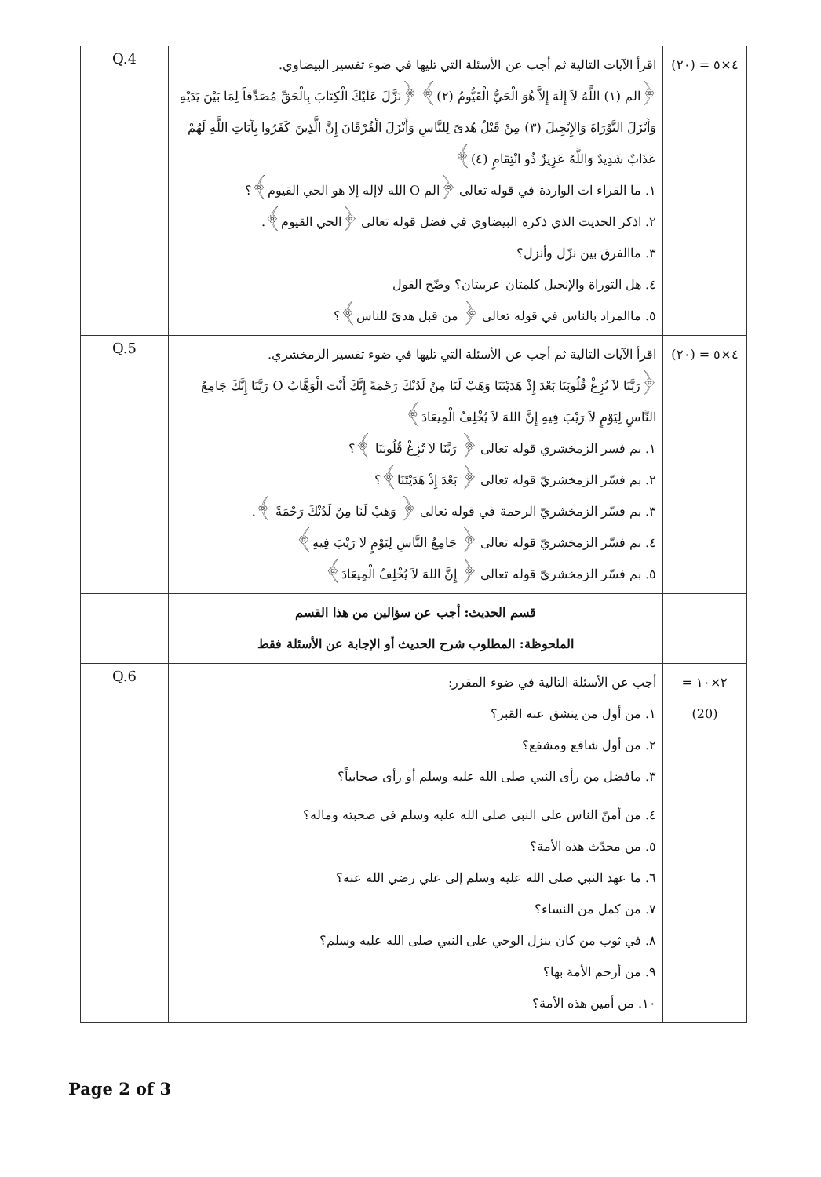| Q.4 | اقرأ الآيات التالية ثم أجب عن الأسئلة التي تليها في ضوء تفسير البيضاوي. ﴿الم (١) اللَّهُ لاَ إِلَهَ إِلاَّ هُوَ الْحَيُّ الْقَيُّومُ (٢)﴾ ﴿نَزَّلَ عَلَيْكَ الْكِتَابَ بِالْحَقِّ مُصَدِّقاً لِمَا بَيْنَ يَدَيْهِ وَأَنْزَلَ التَّوْرَاةَ وَالإِنْجِيلَ (٣) مِنْ قَبْلُ هُدىً لِلنَّاسِ وَأَنْزَلَ الْفُرْقَانَ إِنَّ الَّذِينَ كَفَرُوا بِآيَاتِ اللَّهِ لَهُمْ عَذَابٌ شَدِيدٌ وَاللَّهُ عَزِيزٌ ذُو انْتِقَامٍ (٤)﴾ ١. ما القراء ات الواردة في قوله تعالى ﴿الم O الله لاإله إلا هو الحي القيوم﴾؟ ٢. اذكر الحديث الذي ذكره البيضاوي في فضل قوله تعالى ﴿الحي القيوم﴾. ٣. ماالفرق بين نزّل وأنزل؟ ٤. هل التوراة والإنجيل كلمتان عربيتان؟ وضّح القول ٥. ماالمراد بالناس في قوله تعالى ﴿ من قبل هدىً للناس﴾؟ | ٤×٥ = (٢٠) |
| Q.5 | اقرأ الآيات التالية ثم أجب عن الأسئلة التي تليها في ضوء تفسير الزمخشري. ﴿رَبَّنَا لاَ تُزِغْ قُلُوبَنَا بَعْدَ إِذْ هَدَيْتَنَا وَهَبْ لَنَا مِنْ لَدُنْكَ رَحْمَةً إِنَّكَ أَنْتَ الْوَهَّابُ O رَبَّنَا إِنَّكَ جَامِعُ النَّاسِ لِيَوْمٍ لاَ رَيْبَ فِيهِ إِنَّ اللهَ لاَ يُخْلِفُ الْمِيعَادَ﴾ ١. بم فسر الزمخشري قوله تعالى ﴿ رَبَّنَا لاَ تُزِغْ قُلُوبَنَا ﴾؟ ٢. بم فسّر الزمخشريّ قوله تعالى ﴿ بَعْدَ إِذْ هَدَيْتَنَا﴾؟ ٣. بم فسّر الزمخشريّ الرحمة في قوله تعالى ﴿ وَهَبْ لَنَا مِنْ لَدُنْكَ رَحْمَةً ﴾. ٤. بم فسّر الزمخشريّ قوله تعالى ﴿ جَامِعُ النَّاسِ لِيَوْمٍ لاَ رَيْبَ فِيهِ﴾ ٥. بم فسّر الزمخشريّ قوله تعالى ﴿ إِنَّ اللهَ لاَ يُخْلِفُ الْمِيعَادَ﴾ | ٤×٥ = (٢٠) |
| | قسم الحديث: أجب عن سؤالين من هذا القسم الملحوظة: المطلوب شرح الحديث أو الإجابة عن الأسئلة فقط | |
| Q.6 | أجب عن الأسئلة التالية في ضوء المقرر: ١. من أول من ينشق عنه القبر؟ ٢. من أول شافع ومشفع؟ ٣. مافضل من رأى النبي صلى الله عليه وسلم أو رأى صحابياً؟ | ٢×١٠ = (20) |
| | ٤. من أمنّ الناس على النبي صلى الله عليه وسلم في صحبته وماله؟ ٥. من محدّث هذه الأمة؟ ٦. ما عهد النبي صلى الله عليه وسلم إلى علي رضي الله عنه؟ ٧. من كمل من النساء؟ ٨. في ثوب من كان ينزل الوحي على النبي صلى الله عليه وسلم؟ ٩. من أرحم الأمة بها؟ ١٠. من أمين هذه الأمة؟ | |
Page 2 of 3